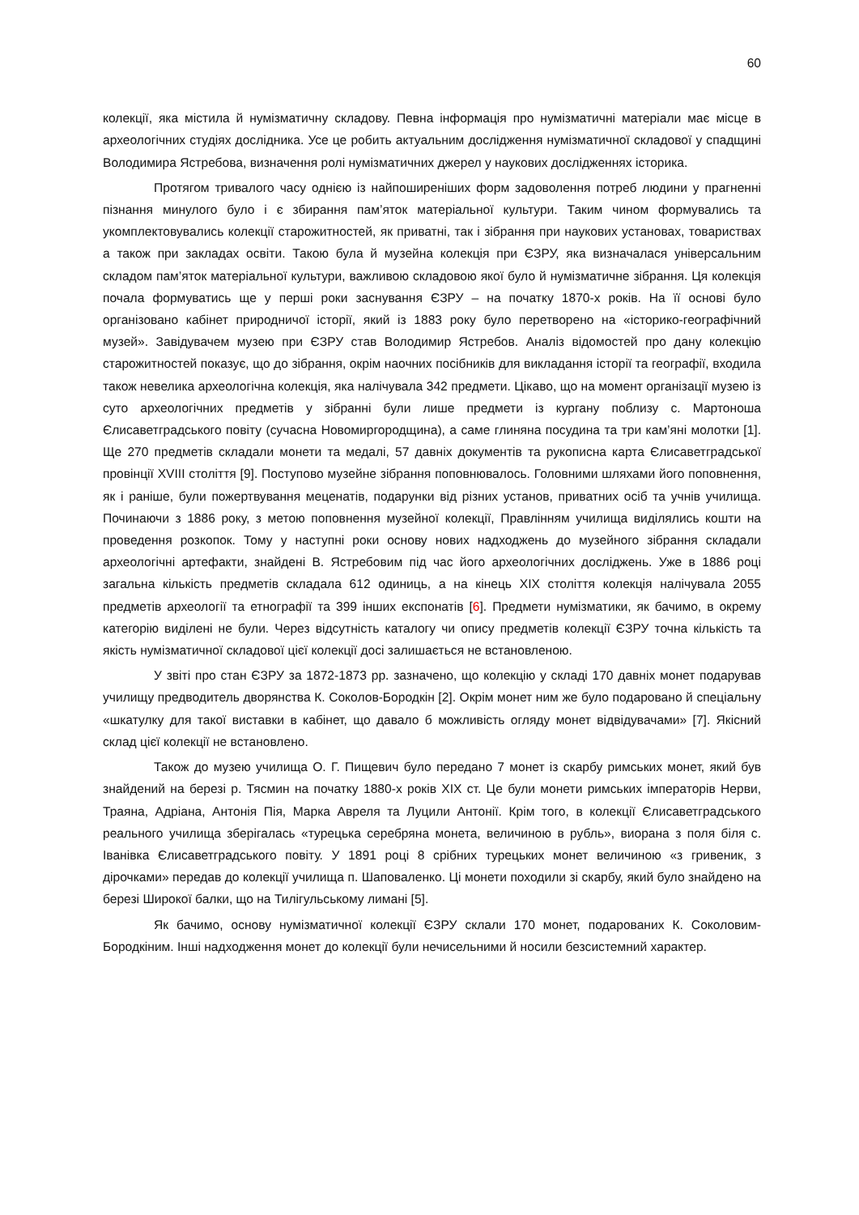60
колекції, яка містила й нумізматичну складову. Певна інформація про нумізматичні матеріали має місце в археологічних студіях дослідника. Усе це робить актуальним дослідження нумізматичної складової у спадщині Володимира Ястребова, визначення ролі нумізматичних джерел у наукових дослідженнях історика.
Протягом тривалого часу однією із найпоширеніших форм задоволення потреб людини у прагненні пізнання минулого було і є збирання пам’яток матеріальної культури. Таким чином формувались та укомплектовувались колекції старожитностей, як приватні, так і зібрання при наукових установах, товариствах а також при закладах освіти. Такою була й музейна колекція при ЄЗРУ, яка визначалася універсальним складом пам’яток матеріальної культури, важливою складовою якої було й нумізматичне зібрання. Ця колекція почала формуватись ще у перші роки заснування ЄЗРУ – на початку 1870-х років. На її основі було організовано кабінет природничої історії, який із 1883 року було перетворено на «історико-географічний музей». Завідувачем музею при ЄЗРУ став Володимир Ястребов. Аналіз відомостей про дану колекцію старожитностей показує, що до зібрання, окрім наочних посібників для викладання історії та географії, входила також невелика археологічна колекція, яка налічувала 342 предмети. Цікаво, що на момент організації музею із суто археологічних предметів у зібранні були лише предмети із кургану поблизу с. Мартоноша Єлисаветградського повіту (сучасна Новомиргородщина), а саме глиняна посудина та три кам’яні молотки [1]. Ще 270 предметів складали монети та медалі, 57 давніх документів та рукописна карта Єлисаветградської провінції XVIII століття [9]. Поступово музейне зібрання поповнювалось. Головними шляхами його поповнення, як і раніше, були пожертвування меценатів, подарунки від різних установ, приватних осіб та учнів училища. Починаючи з 1886 року, з метою поповнення музейної колекції, Правлінням училища виділялись кошти на проведення розкопок. Тому у наступні роки основу нових надходжень до музейного зібрання складали археологічні артефакти, знайдені В. Ястребовим під час його археологічних досліджень. Уже в 1886 році загальна кількість предметів складала 612 одиниць, а на кінець XIX століття колекція налічувала 2055 предметів археології та етнографії та 399 інших експонатів [6]. Предмети нумізматики, як бачимо, в окрему категорію виділені не були. Через відсутність каталогу чи опису предметів колекції ЄЗРУ точна кількість та якість нумізматичної складової цієї колекції досі залишається не встановленою.
У звіті про стан ЄЗРУ за 1872-1873 рр. зазначено, що колекцію у складі 170 давніх монет подарував училищу предводитель дворянства К. Соколов-Бородкін [2]. Окрім монет ним же було подаровано й спеціальну «шкатулку для такої виставки в кабінет, що давало б можливість огляду монет відвідувачами» [7]. Якісний склад цієї колекції не встановлено.
Також до музею училища О. Г. Пищевич було передано 7 монет із скарбу римських монет, який був знайдений на березі р. Тясмин на початку 1880-х років XIX ст. Це були монети римських імператорів Нерви, Траяна, Адріана, Антонія Пія, Марка Авреля та Луцили Антонії. Крім того, в колекції Єлисаветградського реального училища зберігалась «турецька серебряна монета, величиною в рубль», виорана з поля біля с. Іванівка Єлисаветградського повіту. У 1891 році 8 срібних турецьких монет величиною «з гривеник, з дірочками» передав до колекції училища п. Шаповаленко. Ці монети походили зі скарбу, який було знайдено на березі Широкої балки, що на Тилігульському лимані [5].
Як бачимо, основу нумізматичної колекції ЄЗРУ склали 170 монет, подарованих К. Соколовим-Бородкіним. Інші надходження монет до колекції були нечисельними й носили безсистемний характер.